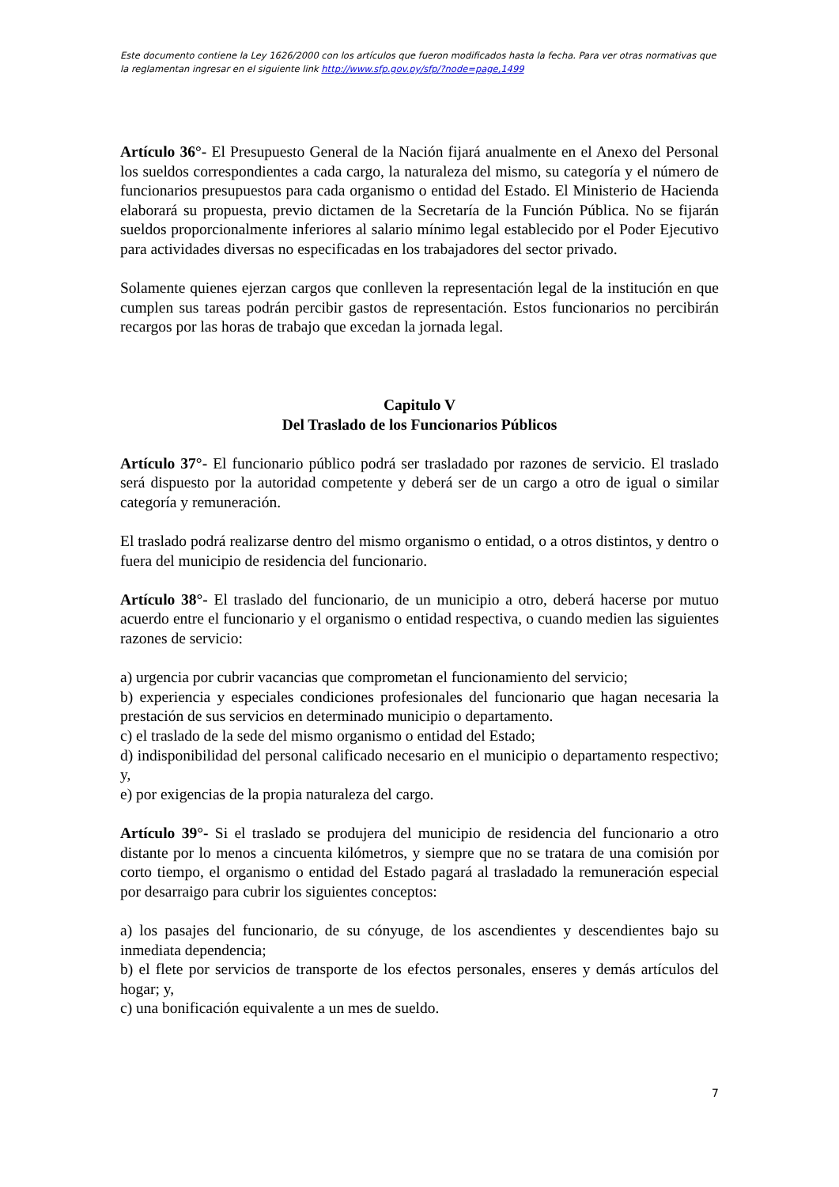Este documento contiene la Ley 1626/2000 con los artículos que fueron modificados hasta la fecha. Para ver otras normativas que la reglamentan ingresar en el siguiente link http://www.sfp.gov.py/sfp/?node=page,1499
Artículo 36°- El Presupuesto General de la Nación fijará anualmente en el Anexo del Personal los sueldos correspondientes a cada cargo, la naturaleza del mismo, su categoría y el número de funcionarios presupuestos para cada organismo o entidad del Estado. El Ministerio de Hacienda elaborará su propuesta, previo dictamen de la Secretaría de la Función Pública. No se fijarán sueldos proporcionalmente inferiores al salario mínimo legal establecido por el Poder Ejecutivo para actividades diversas no especificadas en los trabajadores del sector privado.
Solamente quienes ejerzan cargos que conlleven la representación legal de la institución en que cumplen sus tareas podrán percibir gastos de representación. Estos funcionarios no percibirán recargos por las horas de trabajo que excedan la jornada legal.
Capitulo V
Del Traslado de los Funcionarios Públicos
Artículo 37°- El funcionario público podrá ser trasladado por razones de servicio. El traslado será dispuesto por la autoridad competente y deberá ser de un cargo a otro de igual o similar categoría y remuneración.
El traslado podrá realizarse dentro del mismo organismo o entidad, o a otros distintos, y dentro o fuera del municipio de residencia del funcionario.
Artículo 38°- El traslado del funcionario, de un municipio a otro, deberá hacerse por mutuo acuerdo entre el funcionario y el organismo o entidad respectiva, o cuando medien las siguientes razones de servicio:
a) urgencia por cubrir vacancias que comprometan el funcionamiento del servicio;
b) experiencia y especiales condiciones profesionales del funcionario que hagan necesaria la prestación de sus servicios en determinado municipio o departamento.
c) el traslado de la sede del mismo organismo o entidad del Estado;
d) indisponibilidad del personal calificado necesario en el municipio o departamento respectivo; y,
e) por exigencias de la propia naturaleza del cargo.
Artículo 39°- Si el traslado se produjera del municipio de residencia del funcionario a otro distante por lo menos a cincuenta kilómetros, y siempre que no se tratara de una comisión por corto tiempo, el organismo o entidad del Estado pagará al trasladado la remuneración especial por desarraigo para cubrir los siguientes conceptos:
a) los pasajes del funcionario, de su cónyuge, de los ascendientes y descendientes bajo su inmediata dependencia;
b) el flete por servicios de transporte de los efectos personales, enseres y demás artículos del hogar; y,
c) una bonificación equivalente a un mes de sueldo.
7